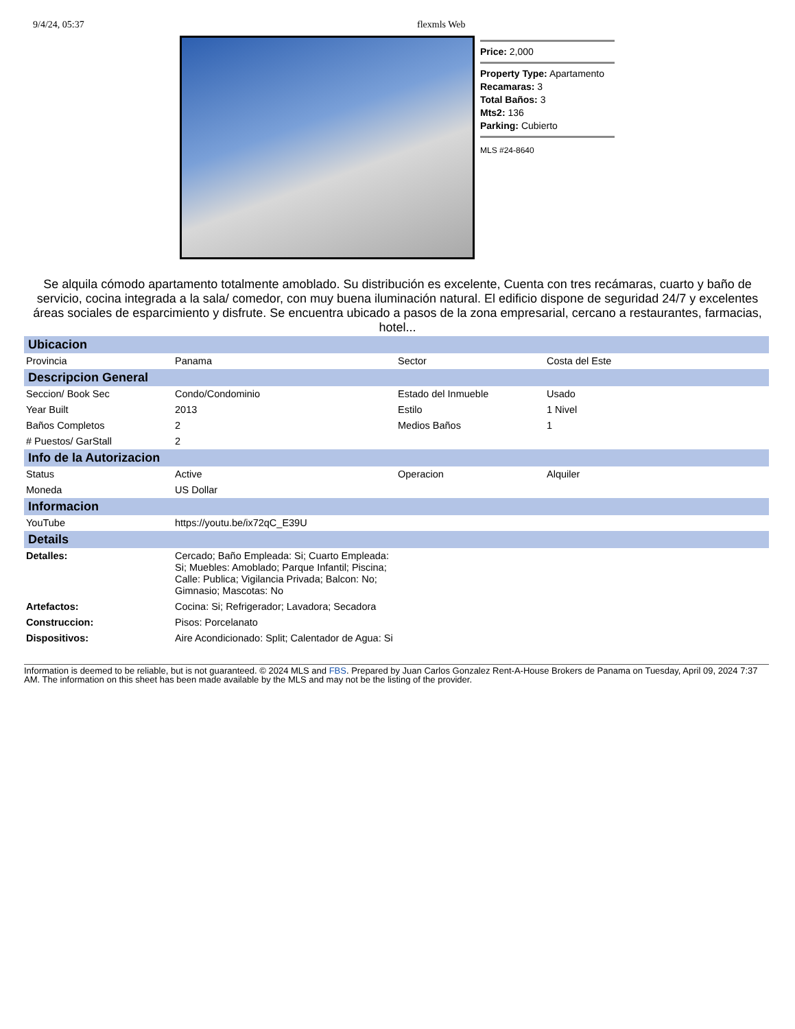9/4/24, 05:37 flexmls Web
Price: 2,000
Property Type: Apartamento
Recamaras: 3
Total Baños: 3
Mts2: 136
Parking: Cubierto
MLS #24-8640
Se alquila cómodo apartamento totalmente amoblado. Su distribución es excelente, Cuenta con tres recámaras, cuarto y baño de servicio, cocina integrada a la sala/ comedor, con muy buena iluminación natural. El edificio dispone de seguridad 24/7 y excelentes áreas sociales de esparcimiento y disfrute. Se encuentra ubicado a pasos de la zona empresarial, cercano a restaurantes, farmacias, hotel...
| Ubicacion | | | |
| --- | --- | --- | --- |
| Provincia | Panama | Sector | Costa del Este |
| Descripcion General | | | |
| Seccion/ Book Sec | Condo/Condominio | Estado del Inmueble | Usado |
| Year Built | 2013 | Estilo | 1 Nivel |
| Baños Completos | 2 | Medios Baños | 1 |
| # Puestos/ GarStall | 2 | | |
| Info de la Autorizacion | | | |
| Status | Active | Operacion | Alquiler |
| Moneda | US Dollar | | |
| Informacion | | | |
| YouTube | https://youtu.be/ix72qC_E39U | | |
| Details | | | |
| Detalles: | Cercado; Baño Empleada: Si; Cuarto Empleada: Si; Muebles: Amoblado; Parque Infantil; Piscina; Calle: Publica; Vigilancia Privada; Balcon: No; Gimnasio; Mascotas: No | | |
| Artefactos: | Cocina: Si; Refrigerador; Lavadora; Secadora | | |
| Construccion: | Pisos: Porcelanato | | |
| Dispositivos: | Aire Acondicionado: Split; Calentador de Agua: Si | | |
Information is deemed to be reliable, but is not guaranteed. © 2024 MLS and FBS. Prepared by Juan Carlos Gonzalez Rent-A-House Brokers de Panama on Tuesday, April 09, 2024 7:37 AM. The information on this sheet has been made available by the MLS and may not be the listing of the provider.